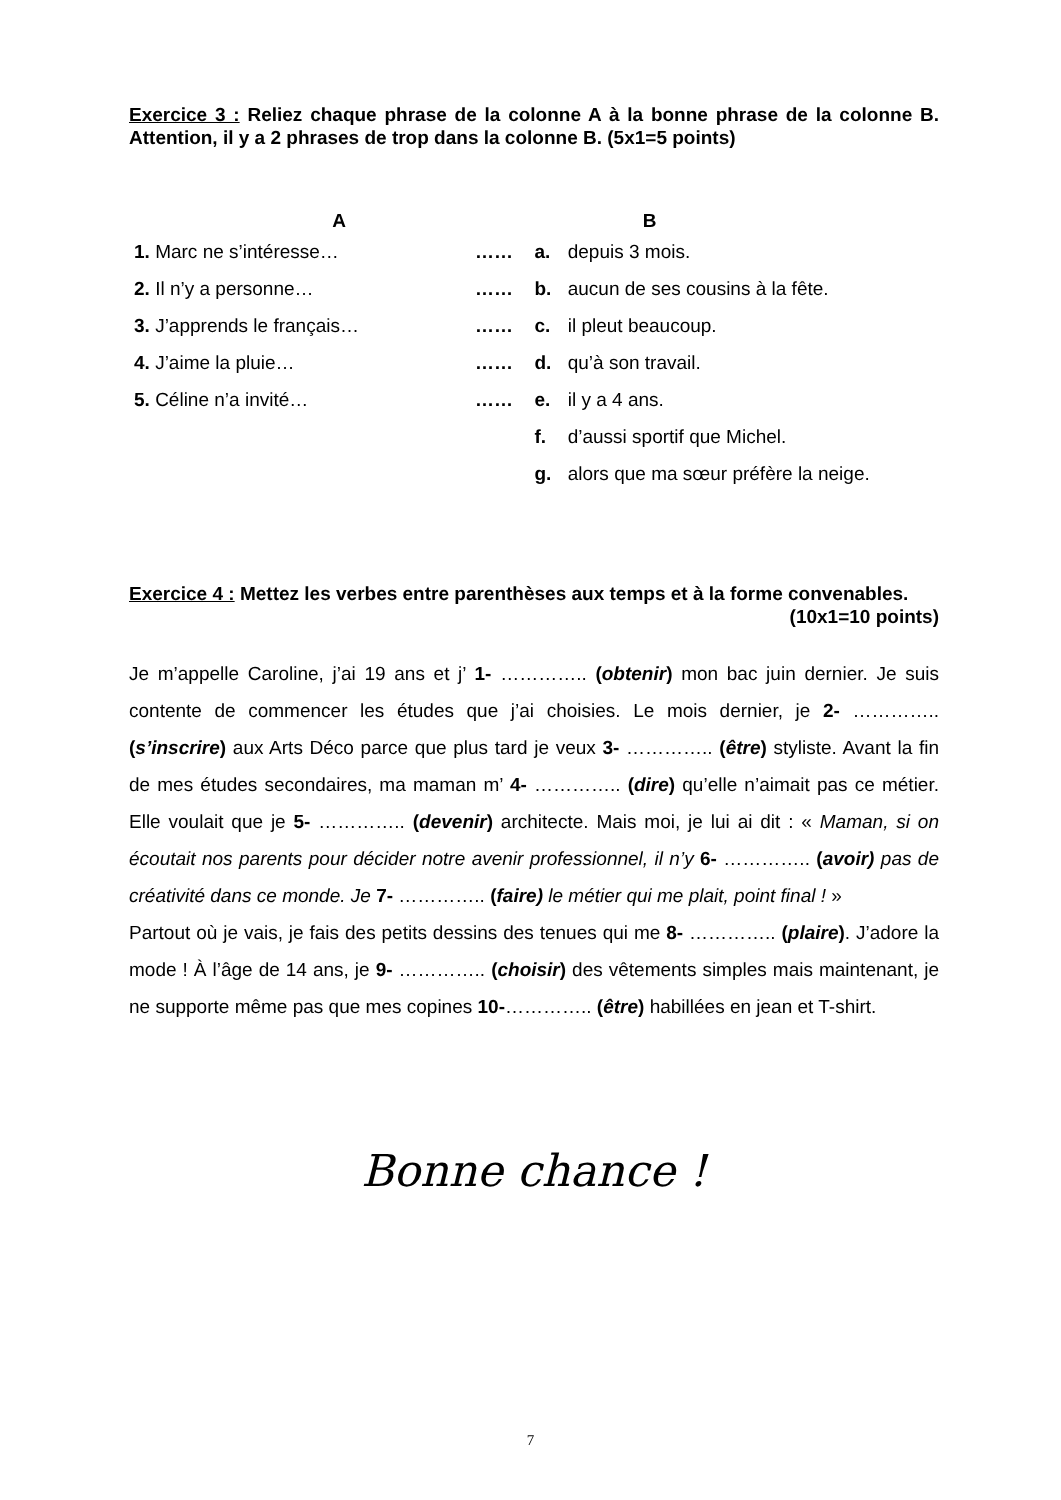Exercice 3 : Reliez chaque phrase de la colonne A à la bonne phrase de la colonne B. Attention, il y a 2 phrases de trop dans la colonne B. (5x1=5 points)
| A | | | B |
| --- | --- | --- | --- |
| 1. Marc ne s’intéresse… | …… | a. | depuis 3 mois. |
| 2. Il n’y a personne… | …… | b. | aucun de ses cousins à la fête. |
| 3. J’apprends le français… | …… | c. | il pleut beaucoup. |
| 4. J’aime la pluie… | …… | d. | qu’à son travail. |
| 5. Céline n’a invité… | …… | e. | il y a 4 ans. |
| | | f. | d’aussi sportif que Michel. |
| | | g. | alors que ma sœur préfère la neige. |
Exercice 4 : Mettez les verbes entre parenthèses aux temps et à la forme convenables. (10x1=10 points)
Je m’appelle Caroline, j’ai 19 ans et j’ 1- ………….. (obtenir) mon bac juin dernier. Je suis contente de commencer les études que j’ai choisies. Le mois dernier, je 2- ………….. (s’inscrire) aux Arts Déco parce que plus tard je veux 3- ………….. (être) styliste. Avant la fin de mes études secondaires, ma maman m’ 4- ………….. (dire) qu’elle n’aimait pas ce métier. Elle voulait que je 5- ………….. (devenir) architecte. Mais moi, je lui ai dit : « Maman, si on écoutait nos parents pour décider notre avenir professionnel, il n’y 6- ………….. (avoir) pas de créativité dans ce monde. Je 7- ………….. (faire) le métier qui me plait, point final ! »
Partout où je vais, je fais des petits dessins des tenues qui me 8- ………….. (plaire). J’adore la mode ! À l’âge de 14 ans, je 9- ………….. (choisir) des vêtements simples mais maintenant, je ne supporte même pas que mes copines 10-………….. (être) habillées en jean et T-shirt.
Bonne chance !
7